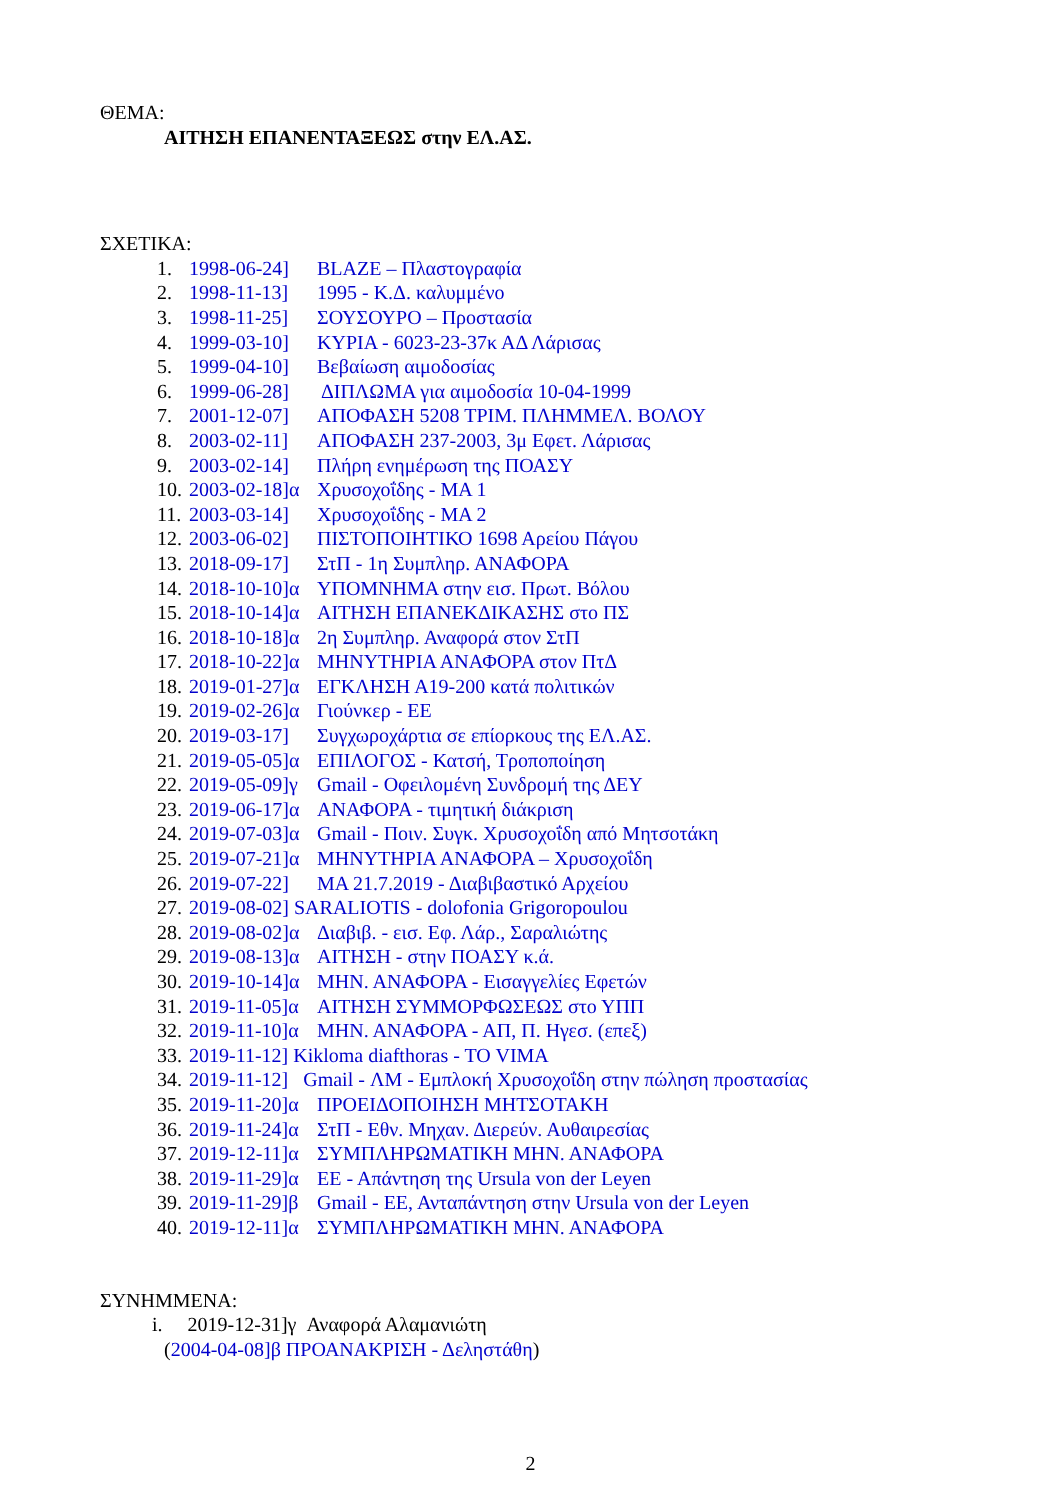ΘΕΜΑ:
ΑΙΤΗΣΗ ΕΠΑΝΕΝΤΑΞΕΩΣ στην ΕΛ.ΑΣ.
ΣΧΕΤΙΚΑ:
1. 1998-06-24] BLAZE – Πλαστογραφία
2. 1998-11-13] 1995 - Κ.Δ. καλυμμένο
3. 1998-11-25] ΣΟΥΣΟΥΡΟ – Προστασία
4. 1999-03-10] ΚΥΡΙΑ - 6023-23-37κ ΑΔ Λάρισας
5. 1999-04-10] Βεβαίωση αιμοδοσίας
6. 1999-06-28] ΔΙΠΛΩΜΑ για αιμοδοσία 10-04-1999
7. 2001-12-07] ΑΠΟΦΑΣΗ 5208 ΤΡΙΜ. ΠΛΗΜΜΕΛ. ΒΟΛΟΥ
8. 2003-02-11] ΑΠΟΦΑΣΗ 237-2003, 3μ Εφετ. Λάρισας
9. 2003-02-14] Πλήρη ενημέρωση της ΠΟΑΣΥ
10. 2003-02-18]α Χρυσοχοΐδης - ΜΑ 1
11. 2003-03-14] Χρυσοχοΐδης - ΜΑ 2
12. 2003-06-02] ΠΙΣΤΟΠΟΙΗΤΙΚΟ 1698 Αρείου Πάγου
13. 2018-09-17] ΣτΠ - 1η Συμπληρ. ΑΝΑΦΟΡΑ
14. 2018-10-10]α ΥΠΟΜΝΗΜΑ στην εισ. Πρωτ. Βόλου
15. 2018-10-14]α ΑΙΤΗΣΗ ΕΠΑΝΕΚΔΙΚΑΣΗΣ στο ΠΣ
16. 2018-10-18]α 2η Συμπληρ. Αναφορά στον ΣτΠ
17. 2018-10-22]α ΜΗΝΥΤΗΡΙΑ ΑΝΑΦΟΡΑ στον ΠτΔ
18. 2019-01-27]α ΕΓΚΛΗΣΗ Α19-200 κατά πολιτικών
19. 2019-02-26]α Γιούνκερ - ΕΕ
20. 2019-03-17] Συγχωροχάρτια σε επίορκους της ΕΛ.ΑΣ.
21. 2019-05-05]α ΕΠΙΛΟΓΟΣ - Κατσή, Τροποποίηση
22. 2019-05-09]γ Gmail - Οφειλομένη Συνδρομή της ΔΕΥ
23. 2019-06-17]α ΑΝΑΦΟΡΑ - τιμητική διάκριση
24. 2019-07-03]α Gmail - Ποιν. Συγκ. Χρυσοχοΐδη από Μητσοτάκη
25. 2019-07-21]α ΜΗΝΥΤΗΡΙΑ ΑΝΑΦΟΡΑ – Χρυσοχοΐδη
26. 2019-07-22] ΜΑ 21.7.2019 - Διαβιβαστικό Αρχείου
27. 2019-08-02] SARALIOTIS - dolofonia Grigoropoulou
28. 2019-08-02]α Διαβιβ. - εισ. Εφ. Λάρ., Σαραλιώτης
29. 2019-08-13]α ΑΙΤΗΣΗ - στην ΠΟΑΣΥ κ.ά.
30. 2019-10-14]α ΜΗΝ. ΑΝΑΦΟΡΑ - Εισαγγελίες Εφετών
31. 2019-11-05]α ΑΙΤΗΣΗ ΣΥΜΜΟΡΦΩΣΕΩΣ στο ΥΠΠ
32. 2019-11-10]α ΜΗΝ. ΑΝΑΦΟΡΑ - ΑΠ, Π. Ηγεσ. (επεξ)
33. 2019-11-12] Kikloma diafthoras - TO VIMA
34. 2019-11-12] Gmail - ΛΜ - Εμπλοκή Χρυσοχοΐδη στην πώληση προστασίας
35. 2019-11-20]α ΠΡΟΕΙΔΟΠΟΙΗΣΗ ΜΗΤΣΟΤΑΚΗ
36. 2019-11-24]α ΣτΠ - Εθν. Μηχαν. Διερεύν. Αυθαιρεσίας
37. 2019-12-11]α ΣΥΜΠΛΗΡΩΜΑΤΙΚΗ ΜΗΝ. ΑΝΑΦΟΡΑ
38. 2019-11-29]α ΕΕ - Απάντηση της Ursula von der Leyen
39. 2019-11-29]β Gmail - ΕΕ, Ανταπάντηση στην Ursula von der Leyen
40. 2019-12-11]α ΣΥΜΠΛΗΡΩΜΑΤΙΚΗ ΜΗΝ. ΑΝΑΦΟΡΑ
ΣΥΝΗΜΜΕΝΑ:
i. 2019-12-31]γ Αναφορά Αλαμανιώτη
(2004-04-08]β ΠΡΟΑΝΑΚΡΙΣΗ - Δεληστάθη)
2